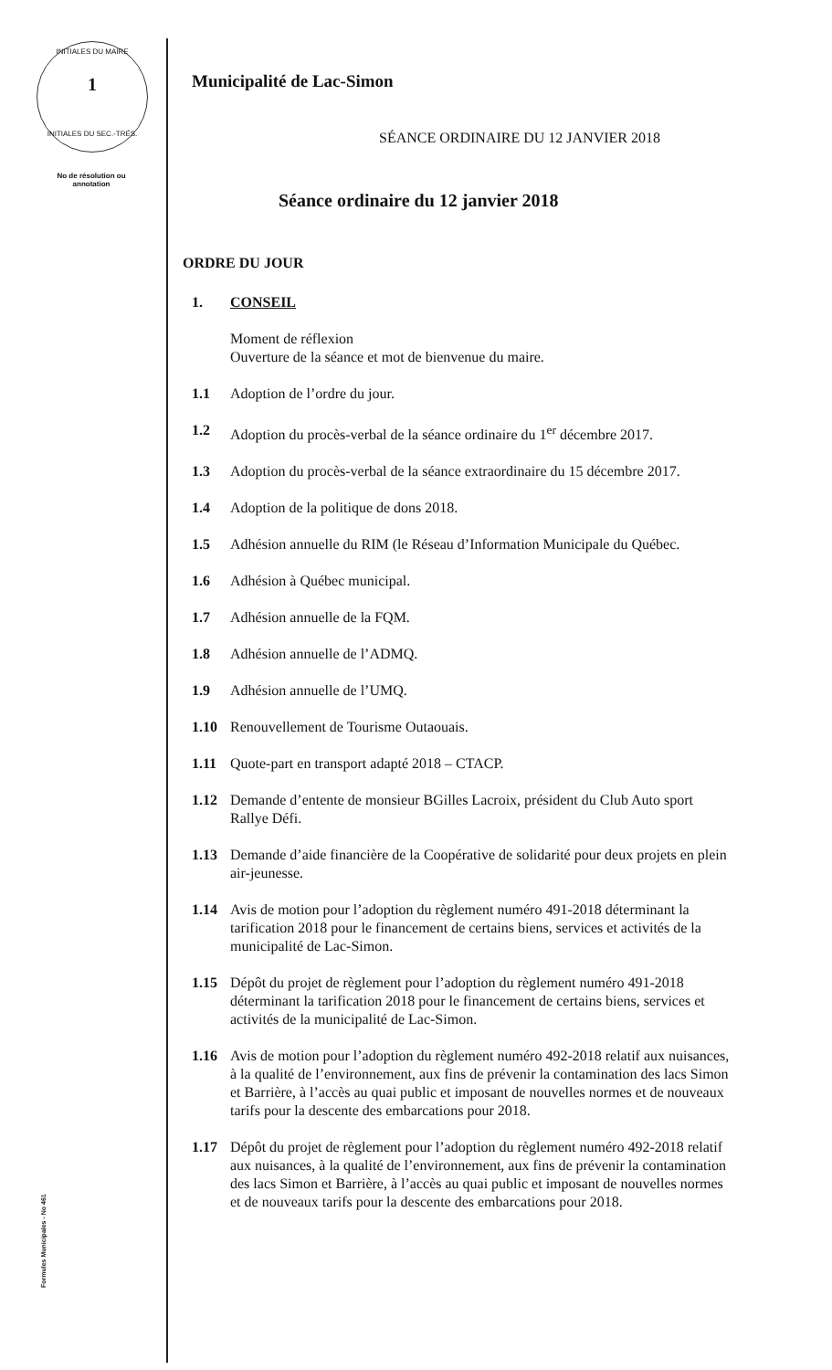INITIALES DU MAIRE
1
INITIALES DU SEC.-TRÉS.
No de résolution ou annotation
Formules Municipales - No 461
Municipalité de Lac-Simon
SÉANCE ORDINAIRE DU 12 JANVIER 2018
Séance ordinaire du 12 janvier 2018
ORDRE DU JOUR
1. CONSEIL
Moment de réflexion
Ouverture de la séance et mot de bienvenue du maire.
1.1 Adoption de l’ordre du jour.
1.2 Adoption du procès-verbal de la séance ordinaire du 1<sup>er</sup> décembre 2017.
1.3 Adoption du procès-verbal de la séance extraordinaire du 15 décembre 2017.
1.4 Adoption de la politique de dons 2018.
1.5 Adhésion annuelle du RIM (le Réseau d’Information Municipale du Québec.
1.6 Adhésion à Québec municipal.
1.7 Adhésion annuelle de la FQM.
1.8 Adhésion annuelle de l’ADMQ.
1.9 Adhésion annuelle de l’UMQ.
1.10 Renouvellement de Tourisme Outaouais.
1.11 Quote-part en transport adapté 2018 – CTACP.
1.12 Demande d’entente de monsieur BGilles Lacroix, président du Club Auto sport Rallye Défi.
1.13 Demande d’aide financière de la Coopérative de solidarité pour deux projets en plein air-jeunesse.
1.14 Avis de motion pour l’adoption du règlement numéro 491-2018 déterminant la tarification 2018 pour le financement de certains biens, services et activités de la municipalité de Lac-Simon.
1.15 Dépôt du projet de règlement pour l’adoption du règlement numéro 491-2018 déterminant la tarification 2018 pour le financement de certains biens, services et activités de la municipalité de Lac-Simon.
1.16 Avis de motion pour l’adoption du règlement numéro 492-2018 relatif aux nuisances, à la qualité de l’environnement, aux fins de prévenir la contamination des lacs Simon et Barrière, à l’accès au quai public et imposant de nouvelles normes et de nouveaux tarifs pour la descente des embarcations pour 2018.
1.17 Dépôt du projet de règlement pour l’adoption du règlement numéro 492-2018 relatif aux nuisances, à la qualité de l’environnement, aux fins de prévenir la contamination des lacs Simon et Barrière, à l’accès au quai public et imposant de nouvelles normes et de nouveaux tarifs pour la descente des embarcations pour 2018.